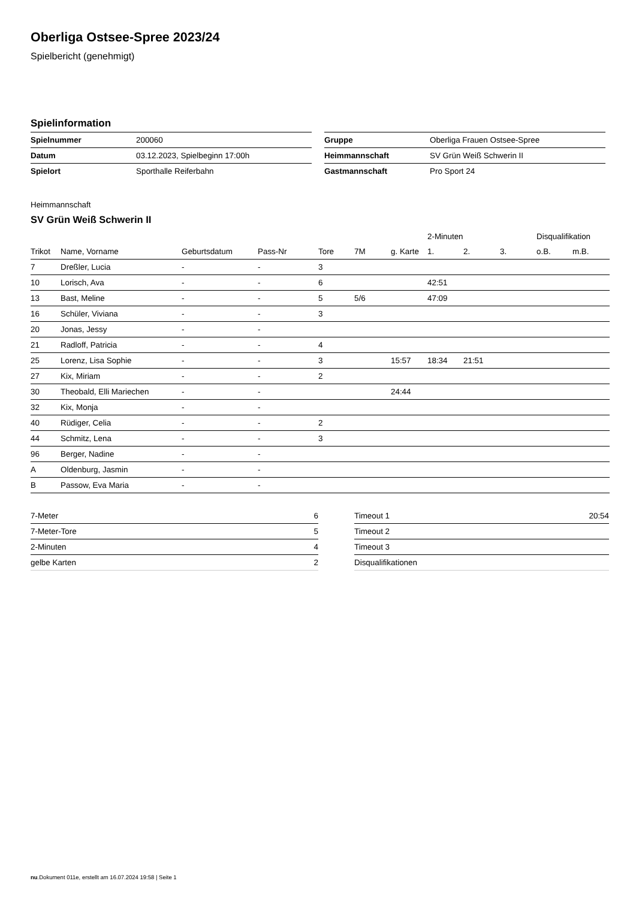Oberliga Ostsee-Spree 2023/24
Spielbericht (genehmigt)
Spielinformation
| Spielnummer | 200060 |
| Datum | 03.12.2023, Spielbeginn 17:00h |
| Spielort | Sporthalle Reiferbahn |
| Gruppe | Oberliga Frauen Ostsee-Spree |
| Heimmannschaft | SV Grün Weiß Schwerin II |
| Gastmannschaft | Pro Sport 24 |
Heimmannschaft
SV Grün Weiß Schwerin II
| | | | | | | | 2-Minuten | | | Disqualifikation | |
| --- | --- | --- | --- | --- | --- | --- | --- | --- | --- | --- | --- |
| Trikot | Name, Vorname | Geburtsdatum | Pass-Nr | Tore | 7M | g. Karte | 1. | 2. | 3. | o.B. | m.B. |
| 7 | Dreßler, Lucia | - | - | 3 | | | | | | | |
| 10 | Lorisch, Ava | - | - | 6 | | | 42:51 | | | | |
| 13 | Bast, Meline | - | - | 5 | 5/6 | | 47:09 | | | | |
| 16 | Schüler, Viviana | - | - | 3 | | | | | | | |
| 20 | Jonas, Jessy | - | - | | | | | | | | |
| 21 | Radloff, Patricia | - | - | 4 | | | | | | | |
| 25 | Lorenz, Lisa Sophie | - | - | 3 | | 15:57 | 18:34 | 21:51 | | | |
| 27 | Kix, Miriam | - | - | 2 | | | | | | | |
| 30 | Theobald, Elli Mariechen | - | - | | | 24:44 | | | | | |
| 32 | Kix, Monja | - | - | | | | | | | | |
| 40 | Rüdiger, Celia | - | - | 2 | | | | | | | |
| 44 | Schmitz, Lena | - | - | 3 | | | | | | | |
| 96 | Berger, Nadine | - | - | | | | | | | | |
| A | Oldenburg, Jasmin | - | - | | | | | | | | |
| B | Passow, Eva Maria | - | - | | | | | | | | |
| 7-Meter | 6 |
| 7-Meter-Tore | 5 |
| 2-Minuten | 4 |
| gelbe Karten | 2 |
| Timeout 1 | 20:54 |
| Timeout 2 | |
| Timeout 3 | |
| Disqualifikationen | |
nu.Dokument 011e, erstellt am 16.07.2024 19:58 | Seite 1